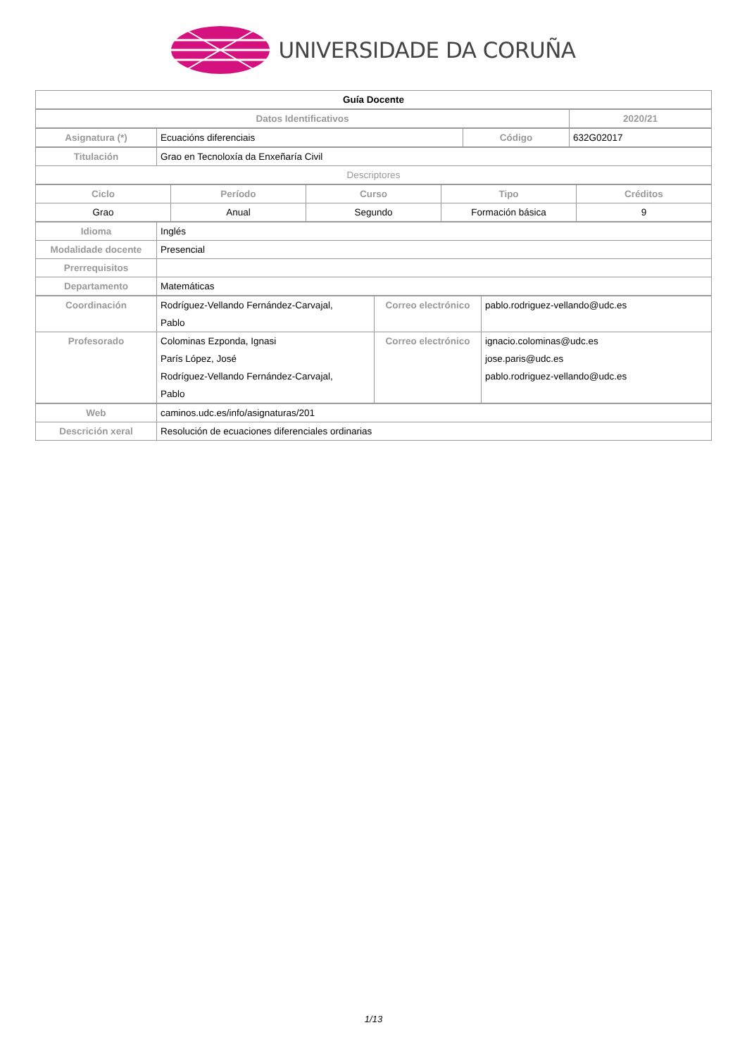UNIVERSIDADE DA CORUÑA
| Guía Docente |
| Datos Identificativos | 2020/21 |
| --- | --- |
| Asignatura (*) | Ecuacións diferenciais | Código | 632G02017 |
| Titulación | Grao en Tecnoloxía da Enxeñaría Civil |
| Descriptores | |
| Ciclo | Período | Curso | Tipo | Créditos |
| --- | --- | --- | --- | --- |
| Grao | Anual | Segundo | Formación básica | 9 |
| Idioma | Inglés |
| Modalidade docente | Presencial |
| Prerrequisitos | |
| Departamento | Matemáticas |
| Coordinación | Rodríguez-Vellando Fernández-Carvajal, Pablo | Correo electrónico | pablo.rodriguez-vellando@udc.es |
| Profesorado | Colominas Ezponda, Ignasi París López, José Rodríguez-Vellando Fernández-Carvajal, Pablo | Correo electrónico | ignacio.colominas@udc.es jose.paris@udc.es pablo.rodriguez-vellando@udc.es |
| Web | caminos.udc.es/info/asignaturas/201 |
| Descrición xeral | Resolución de ecuaciones diferenciales ordinarias |
1/13